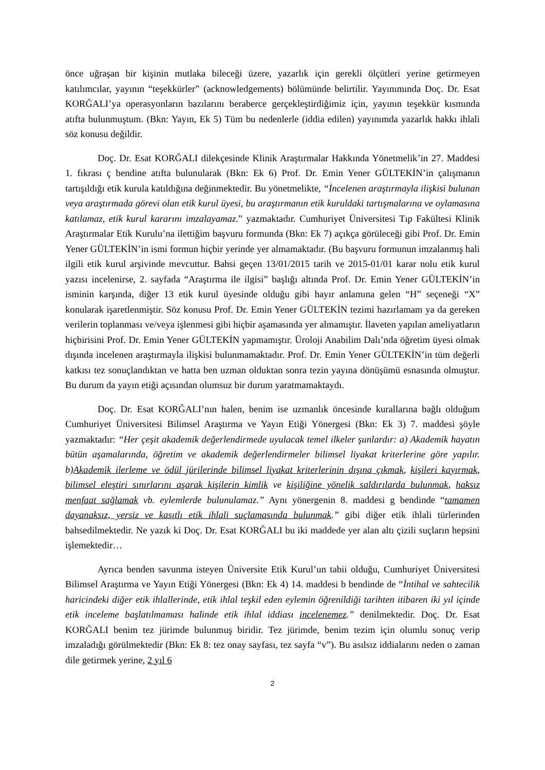önce uğraşan bir kişinin mutlaka bileceği üzere, yazarlık için gerekli ölçütleri yerine getirmeyen katılımcılar, yayının “teşekkürler” (acknowledgements) bölümünde belirtilir. Yayınımında Doç. Dr. Esat KORĞALI’ya operasyonların bazılarını beraberce gerçekleştirdiğimiz için, yayının teşekkür kısmında atıfta bulunmuştum. (Bkn: Yayın, Ek 5) Tüm bu nedenlerle (iddia edilen) yayınımda yazarlık hakkı ihlali söz konusu değildir.
Doç. Dr. Esat KORĞALI dilekçesinde Klinik Araştırmalar Hakkında Yönetmelik’in 27. Maddesi 1. fıkrası ç bendine atıfta bulunularak (Bkn: Ek 6) Prof. Dr. Emin Yener GÜLTEKİN’in çalışmanın tartışıldığı etik kurula katıldığına değinmektedir. Bu yönetmelikte, “İncelenen araştırmayla ilişkisi bulunan veya araştırmada görevi olan etik kurul üyesi, bu araştırmanın etik kuruldaki tartışmalarına ve oylamasına katılamaz, etik kurul kararını imzalayamaz.” yazmaktadır. Cumhuriyet Üniversitesi Tıp Fakültesi Klinik Araştırmalar Etik Kurulu’na ilettiğim başvuru formunda (Bkn: Ek 7) açıkça görüleceği gibi Prof. Dr. Emin Yener GÜLTEKİN’in ismi formun hiçbir yerinde yer almamaktadır. (Bu başvuru formunun imzalanmış hali ilgili etik kurul arşivinde mevcuttur. Bahsi geçen 13/01/2015 tarih ve 2015-01/01 karar nolu etik kurul yazısı incelenirse, 2. sayfada “Araştırma ile ilgisi” başlığı altında Prof. Dr. Emin Yener GÜLTEKİN’in isminin karşında, diğer 13 etik kurul üyesinde olduğu gibi hayır anlamına gelen “H” seçeneği “X” konularak işaretlenmiştir. Söz konusu Prof. Dr. Emin Yener GÜLTEKİN tezimi hazırlamam ya da gereken verilerin toplanması ve/veya işlenmesi gibi hiçbir aşamasında yer almamıştır. İlaveten yapılan ameliyatların hiçbirisini Prof. Dr. Emin Yener GÜLTEKİN yapmamıştır. Üroloji Anabilim Dalı’nda öğretim üyesi olmak dışında incelenen araştırmayla ilişkisi bulunmamaktadır. Prof. Dr. Emin Yener GÜLTEKİN’in tüm değerli katkısı tez sonuçlandıktan ve hatta ben uzman olduktan sonra tezin yayına dönüşümü esnasında olmuştur. Bu durum da yayın etiği açısından olumsuz bir durum yaratmamaktaydı.
Doç. Dr. Esat KORĞALI’nın halen, benim ise uzmanlık öncesinde kurallarına bağlı olduğum Cumhuriyet Üniversitesi Bilimsel Araştırma ve Yayın Etiği Yönergesi (Bkn: Ek 3) 7. maddesi şöyle yazmaktadır: “Her çeşit akademik değerlendirmede uyulacak temel ilkeler şunlardır: a) Akademik hayatın bütün aşamalarında, öğretim ve akademik değerlendirmeler bilimsel liyakat kriterlerine göre yapılır. b)Akademik ilerleme ve ödül jürilerinde bilimsel liyakat kriterlerinin dışına çıkmak, kişileri kayırmak, bilimsel eleştiri sınırlarını aşarak kişilerin kimlik ve kişiliğine yönelik saldırılarda bulunmak, haksız menfaat sağlamak vb. eylemlerde bulunulamaz.” Aynı yönergenin 8. maddesi g bendinde “tamamen dayanaksız, yersiz ve kasıtlı etik ihlali suçlamasında bulunmak.” gibi diğer etik ihlali türlerinden bahsedilmektedir. Ne yazık ki Doç. Dr. Esat KORĞALI bu iki maddede yer alan altı çizili suçların hepsini işlemektedir…
Ayrıca benden savunma isteyen Üniversite Etik Kurul’un tabii olduğu, Cumhuriyet Üniversitesi Bilimsel Araştırma ve Yayın Etiği Yönergesi (Bkn: Ek 4) 14. maddesi b bendinde de “İntihal ve sahtecilik haricindeki diğer etik ihlallerinde, etik ihlal teşkil eden eylemin öğrenildiği tarihten itibaren iki yıl içinde etik inceleme başlatılmaması halinde etik ihlal iddiası incelenemez.” denilmektedir. Doç. Dr. Esat KORĞALI benim tez jürimde bulunmuş biridir. Tez jürimde, benim tezim için olumlu sonuç verip imzaladığı görülmektedir (Bkn: Ek 8: tez onay sayfası, tez sayfa “v”). Bu asılsız iddialarını neden o zaman dile getirmek yerine, 2 yıl 6
2